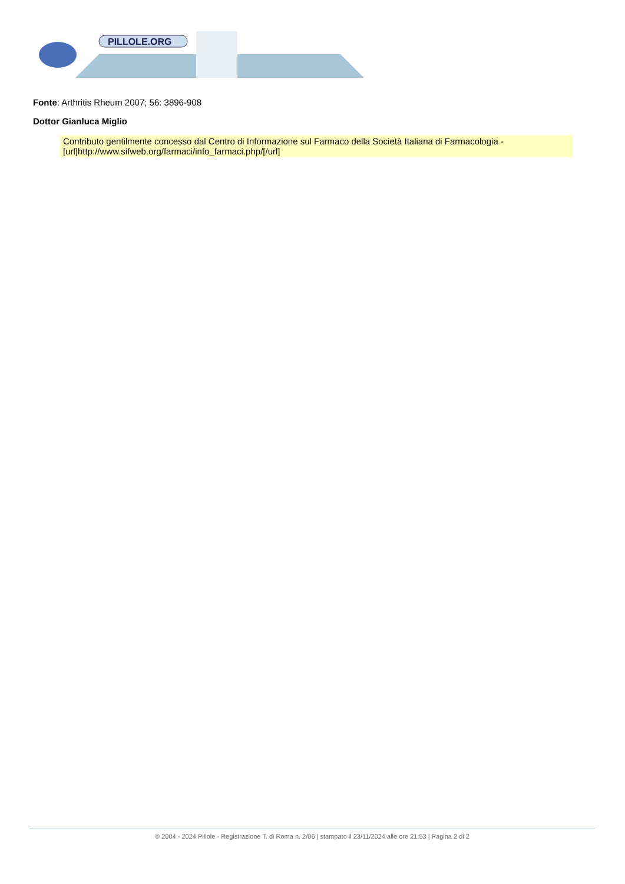PILLOLE.ORG
Fonte: Arthritis Rheum 2007; 56: 3896-908
Dottor Gianluca Miglio
Contributo gentilmente concesso dal Centro di Informazione sul Farmaco della Società Italiana di Farmacologia - [url]http://www.sifweb.org/farmaci/info_farmaci.php/[/url]
© 2004 - 2024 Pillole - Registrazione T. di Roma n. 2/06 | stampato il 23/11/2024 alle ore 21:53 | Pagina 2 di 2